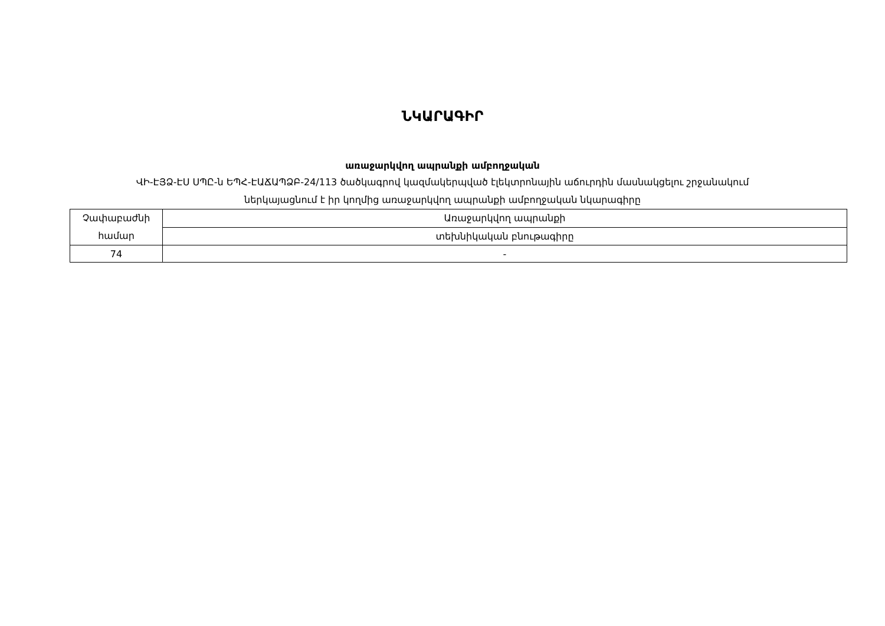ՆԿԱՐԱԳԻՐ
առաջարկվող ապրանքի ամբողջական
ՎԻ-ԷՅՁ-ԷՍ ՍՊԸ-ն ԵՊՀ-ԷԱՃԱՊՁԲ-24/113 ծածկագրով կազմակերպված էլեկտրոնային աճուրդին մասնակցելու շրջանակում
ներկայացնում է իր կողմից առաջարկվող ապրանքի ամբողջական նկարագիրը
| Չափաբաժնի համար | Առաջարկվող ապրանքի |
| | տեխնիկական բնութագիրը |
| 74 | - |